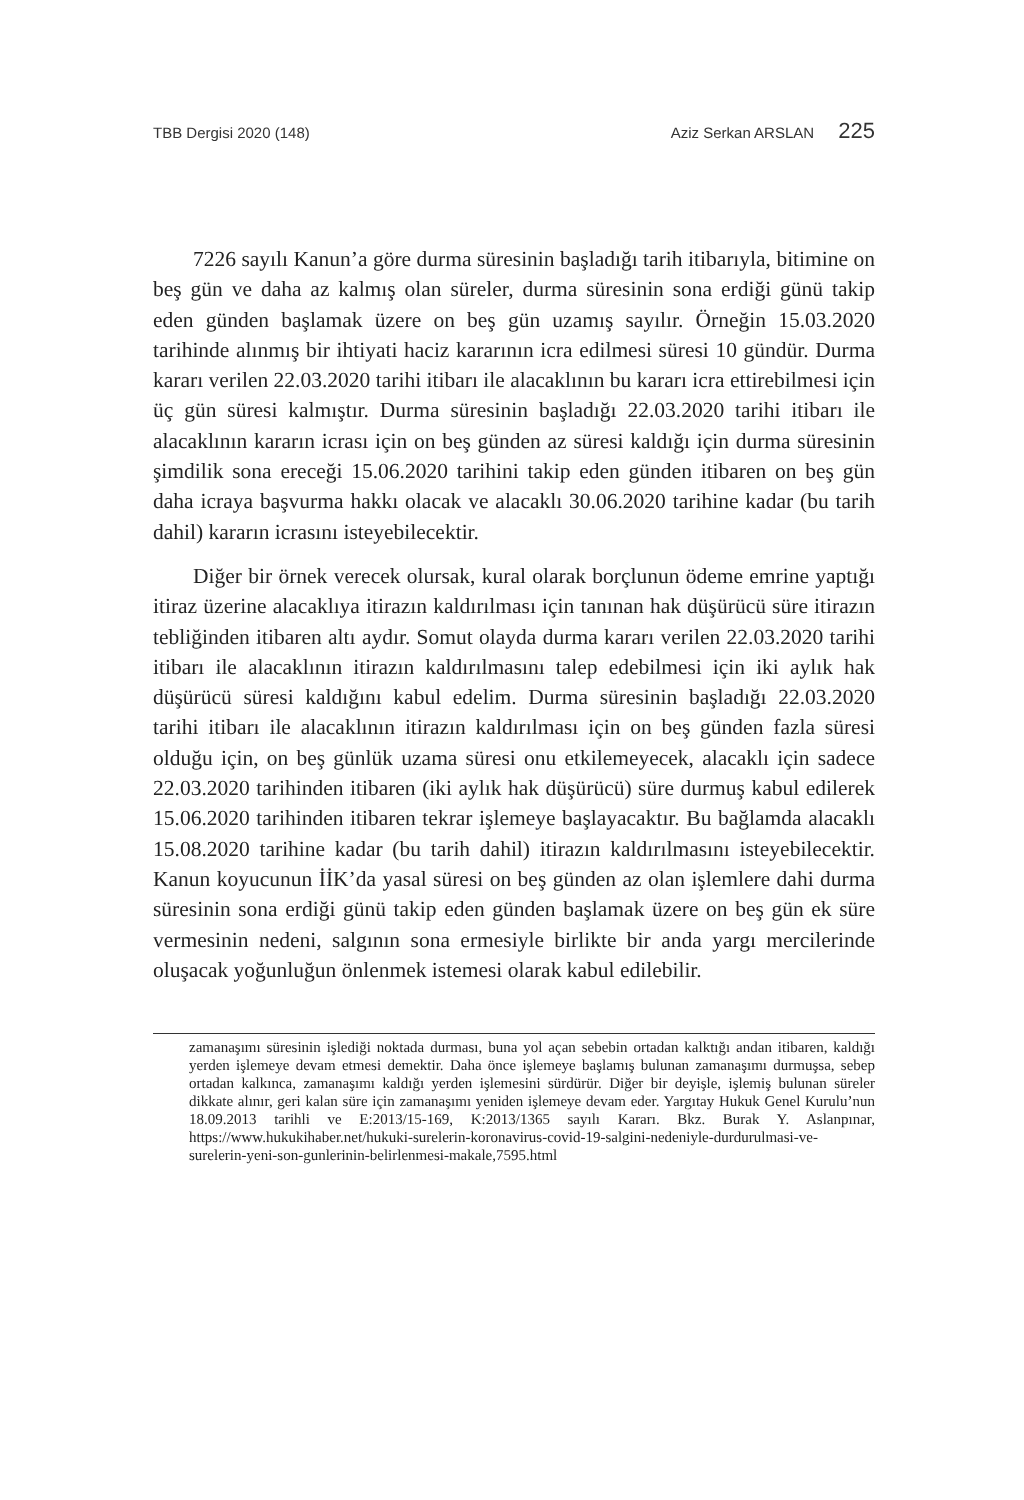TBB Dergisi 2020 (148) Aziz Serkan ARSLAN 225
7226 sayılı Kanun’a göre durma süresinin başladığı tarih itibarıyla, bitimine on beş gün ve daha az kalmış olan süreler, durma süresinin sona erdiği günü takip eden günden başlamak üzere on beş gün uzamış sayılır. Örneğin 15.03.2020 tarihinde alınmış bir ihtiyati haciz kararının icra edilmesi süresi 10 gündür. Durma kararı verilen 22.03.2020 tarihi itibarı ile alacaklının bu kararı icra ettirebilmesi için üç gün süresi kalmıştır. Durma süresinin başladığı 22.03.2020 tarihi itibarı ile alacaklının kararın icrası için on beş günden az süresi kaldığı için durma süresinin şimdilik sona ereceği 15.06.2020 tarihini takip eden günden itibaren on beş gün daha icraya başvurma hakkı olacak ve alacaklı 30.06.2020 tarihine kadar (bu tarih dahil) kararın icrasını isteyebilecektir.
Diğer bir örnek verecek olursak, kural olarak borçlunun ödeme emrine yaptığı itiraz üzerine alacaklıya itirazın kaldırılması için tanınan hak düşürücü süre itirazın tebliğinden itibaren altı aydır. Somut olayda durma kararı verilen 22.03.2020 tarihi itibarı ile alacaklının itirazın kaldırılmasını talep edebilmesi için iki aylık hak düşürücü süresi kaldığını kabul edelim. Durma süresinin başladığı 22.03.2020 tarihi itibarı ile alacaklının itirazın kaldırılması için on beş günden fazla süresi olduğu için, on beş günlük uzama süresi onu etkilemeyecek, alacaklı için sadece 22.03.2020 tarihinden itibaren (iki aylık hak düşürücü) süre durmuş kabul edilerek 15.06.2020 tarihinden itibaren tekrar işlemeye başlayacaktır. Bu bağlamda alacaklı 15.08.2020 tarihine kadar (bu tarih dahil) itirazın kaldırılmasını isteyebilecektir. Kanun koyucunun İİK’da yasal süresi on beş günden az olan işlemlere dahi durma süresinin sona erdiği günü takip eden günden başlamak üzere on beş gün ek süre vermesinin nedeni, salgının sona ermesiyle birlikte bir anda yargı mercilerinde oluşacak yoğunluğun önlenmek istemesi olarak kabul edilebilir.
zamanaşımı süresinin işlediği noktada durması, buna yol açan sebebin ortadan kalktığı andan itibaren, kaldığı yerden işlemeye devam etmesi demektir. Daha önce işlemeye başlamış bulunan zamanaşımı durmuşsa, sebep ortadan kalkınca, zamanaşımı kaldığı yerden işlemesini sürdürür. Diğer bir deyişle, işlemiş bulunan süreler dikkate alınır, geri kalan süre için zamanaşımı yeniden işlemeye devam eder. Yargıtay Hukuk Genel Kurulu’nun 18.09.2013 tarihli ve E:2013/15-169, K:2013/1365 sayılı Kararı. Bkz. Burak Y. Aslanpınar, https://www.hukukihaber.net/hukuki-surelerin-koronavirus-covid-19-salgini-nedeniyle-durdurulmasi-ve-surelerin-yeni-son-gunlerinin-belirlenmesi-makale,7595.html